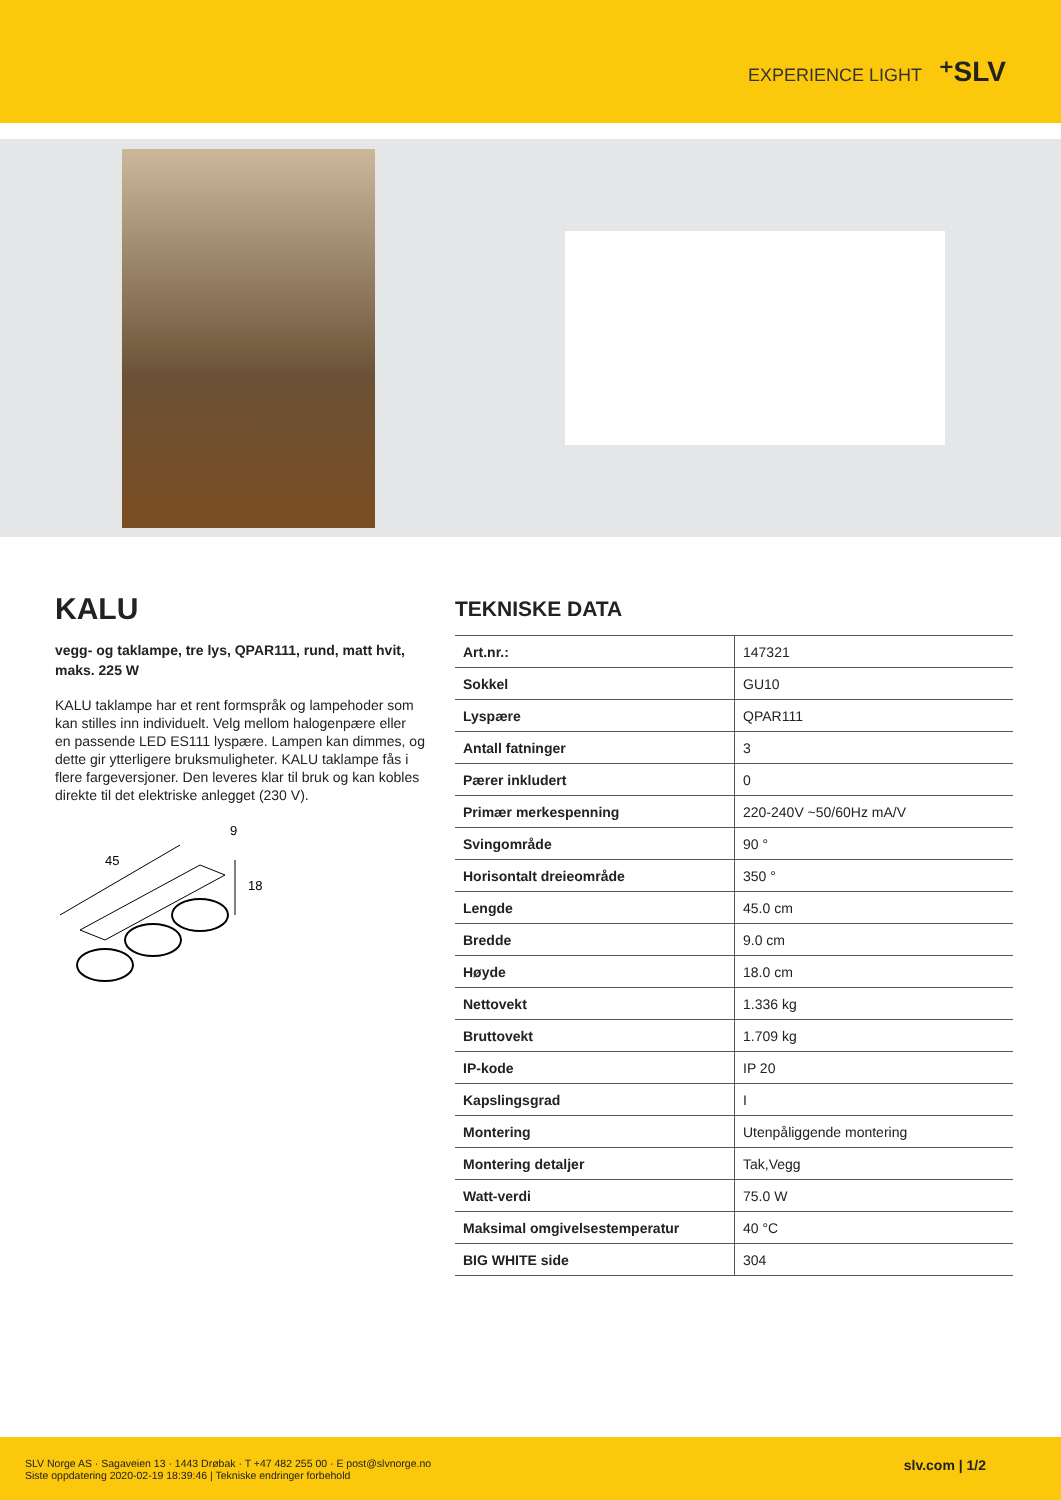EXPERIENCE LIGHT ⁺SLV
KALU
vegg- og taklampe, tre lys, QPAR111, rund, matt hvit, maks. 225 W
KALU taklampe har et rent formspråk og lampehoder som kan stilles inn individuelt. Velg mellom halogenpære eller en passende LED ES111 lyspære. Lampen kan dimmes, og dette gir ytterligere bruksmuligheter. KALU taklampe fås i flere fargeversjoner. Den leveres klar til bruk og kan kobles direkte til det elektriske anlegget (230 V).
45
9
18
TEKNISKE DATA
| Art.nr.: | 147321 |
| Sokkel | GU10 |
| Lyspære | QPAR111 |
| Antall fatninger | 3 |
| Pærer inkludert | 0 |
| Primær merkespenning | 220-240V ~50/60Hz mA/V |
| Svingområde | 90 ° |
| Horisontalt dreieområde | 350 ° |
| Lengde | 45.0 cm |
| Bredde | 9.0 cm |
| Høyde | 18.0 cm |
| Nettovekt | 1.336 kg |
| Bruttovekt | 1.709 kg |
| IP-kode | IP 20 |
| Kapslingsgrad | I |
| Montering | Utenpåliggende montering |
| Montering detaljer | Tak,Vegg |
| Watt-verdi | 75.0 W |
| Maksimal omgivelsestemperatur | 40 °C |
| BIG WHITE side | 304 |
SLV Norge AS · Sagaveien 13 · 1443 Drøbak · T +47 482 255 00 · E post@slvnorge.no
Siste oppdatering 2020-02-19 18:39:46 | Tekniske endringer forbehold
slv.com | 1/2